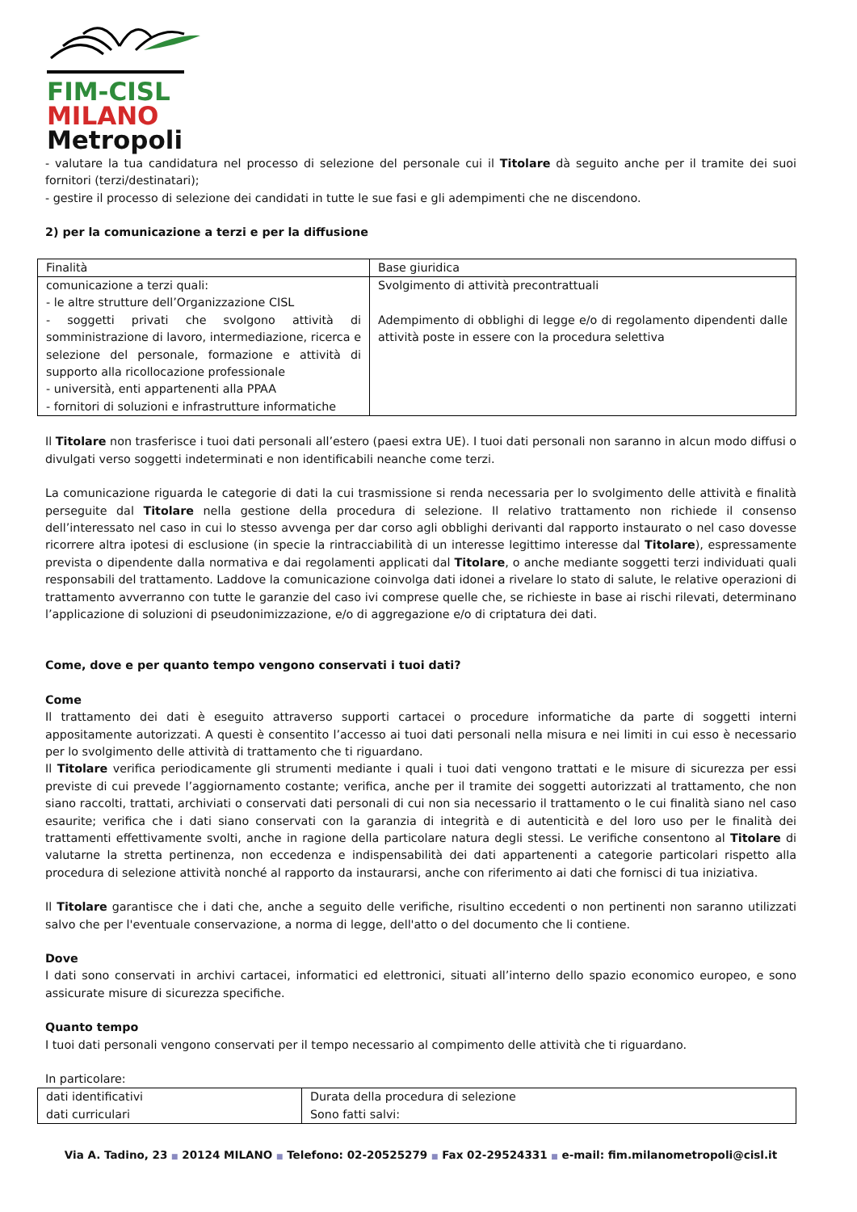FIM-CISL
MILANO
Metropoli
- valutare la tua candidatura nel processo di selezione del personale cui il Titolare dà seguito anche per il tramite dei suoi fornitori (terzi/destinatari);
- gestire il processo di selezione dei candidati in tutte le sue fasi e gli adempimenti che ne discendono.
2) per la comunicazione a terzi e per la diffusione
| Finalità | Base giuridica |
| comunicazione a terzi quali: - le altre strutture dell’Organizzazione CISL - soggetti privati che svolgono attività di somministrazione di lavoro, intermediazione, ricerca e selezione del personale, formazione e attività di supporto alla ricollocazione professionale - università, enti appartenenti alla PPAA - fornitori di soluzioni e infrastrutture informatiche | Svolgimento di attività precontrattuali Adempimento di obblighi di legge e/o di regolamento dipendenti dalle attività poste in essere con la procedura selettiva |
Il Titolare non trasferisce i tuoi dati personali all’estero (paesi extra UE). I tuoi dati personali non saranno in alcun modo diffusi o divulgati verso soggetti indeterminati e non identificabili neanche come terzi.
La comunicazione riguarda le categorie di dati la cui trasmissione si renda necessaria per lo svolgimento delle attività e finalità perseguite dal Titolare nella gestione della procedura di selezione. Il relativo trattamento non richiede il consenso dell’interessato nel caso in cui lo stesso avvenga per dar corso agli obblighi derivanti dal rapporto instaurato o nel caso dovesse ricorrere altra ipotesi di esclusione (in specie la rintracciabilità di un interesse legittimo interesse dal Titolare), espressamente prevista o dipendente dalla normativa e dai regolamenti applicati dal Titolare, o anche mediante soggetti terzi individuati quali responsabili del trattamento. Laddove la comunicazione coinvolga dati idonei a rivelare lo stato di salute, le relative operazioni di trattamento avverranno con tutte le garanzie del caso ivi comprese quelle che, se richieste in base ai rischi rilevati, determinano l’applicazione di soluzioni di pseudonimizzazione, e/o di aggregazione e/o di criptatura dei dati.
Come, dove e per quanto tempo vengono conservati i tuoi dati?
Come
Il trattamento dei dati è eseguito attraverso supporti cartacei o procedure informatiche da parte di soggetti interni appositamente autorizzati. A questi è consentito l’accesso ai tuoi dati personali nella misura e nei limiti in cui esso è necessario per lo svolgimento delle attività di trattamento che ti riguardano.
Il Titolare verifica periodicamente gli strumenti mediante i quali i tuoi dati vengono trattati e le misure di sicurezza per essi previste di cui prevede l’aggiornamento costante; verifica, anche per il tramite dei soggetti autorizzati al trattamento, che non siano raccolti, trattati, archiviati o conservati dati personali di cui non sia necessario il trattamento o le cui finalità siano nel caso esaurite; verifica che i dati siano conservati con la garanzia di integrità e di autenticità e del loro uso per le finalità dei trattamenti effettivamente svolti, anche in ragione della particolare natura degli stessi. Le verifiche consentono al Titolare di valutarne la stretta pertinenza, non eccedenza e indispensabilità dei dati appartenenti a categorie particolari rispetto alla procedura di selezione attività nonché al rapporto da instaurarsi, anche con riferimento ai dati che fornisci di tua iniziativa.
Il Titolare garantisce che i dati che, anche a seguito delle verifiche, risultino eccedenti o non pertinenti non saranno utilizzati salvo che per l'eventuale conservazione, a norma di legge, dell'atto o del documento che li contiene.
Dove
I dati sono conservati in archivi cartacei, informatici ed elettronici, situati all’interno dello spazio economico europeo, e sono assicurate misure di sicurezza specifiche.
Quanto tempo
I tuoi dati personali vengono conservati per il tempo necessario al compimento delle attività che ti riguardano.
In particolare:
| dati identificativi dati curriculari | Durata della procedura di selezione Sono fatti salvi: |
Via A. Tadino, 23 ■ 20124 MILANO ■ Telefono: 02-20525279 ■ Fax 02-29524331 ■ e-mail: fim.milanometropoli@cisl.it